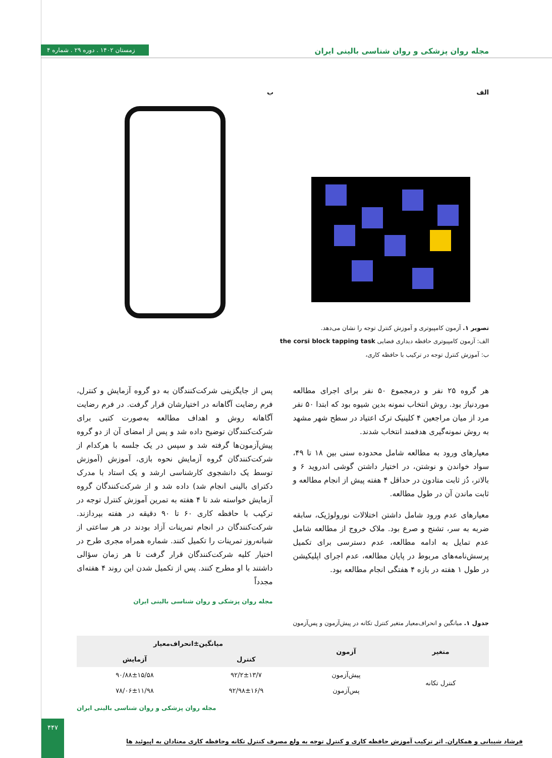زمستان ۱۴۰۲ . دوره ۲۹ . شماره ۴
مجله روان پزشکی و روان شناسی بالینی ایران
الف ب
تصویر ۱. آزمون کامپیوتری و آموزش کنترل توجه را نشان می‌دهد.
الف: آزمون کامپیوتری حافظه دیداری فضایی the corsi block tapping task
ب: آموزش کنترل توجه در ترکیب با حافظه کاری،
هر گروه ۲۵ نفر و درمجموع ۵۰ نفر برای اجرای مطالعه موردنیاز بود. روش انتخاب نمونه بدین شیوه بود که ابتدا ۵۰ نفر مرد از میان مراجعین ۴ کلینیک ترک اعتیاد در سطح شهر مشهد به روش نمونه‌گیری هدفمند انتخاب شدند.
معیارهای ورود به مطالعه شامل محدوده سنی بین ۱۸ تا ۴۹، سواد خواندن و نوشتن، در اختیار داشتن گوشی اندروید ۶ و بالاتر، دُز ثابت متادون در حداقل ۴ هفته پیش از انجام مطالعه و ثابت ماندن آن در طول مطالعه.
معیارهای عدم ورود شامل داشتن اختلالات نورولوژیک، سابقه ضربه به سر، تشنج و صرع بود. ملاک خروج از مطالعه شامل عدم تمایل به ادامه مطالعه، عدم دسترسی برای تکمیل پرسش‌نامه‌های مربوط در پایان مطالعه، عدم اجرای اپلیکیشن در طول ۱ هفته در بازه ۴ هفتگی انجام مطالعه بود.
پس از جایگزینی شرکت‌کنندگان به دو گروه آزمایش و کنترل، فرم رضایت آگاهانه در اختیارشان قرار گرفت. در فرم رضایت آگاهانه روش و اهداف مطالعه به‌صورت کتبی برای شرکت‌کنندگان توضیح داده شد و پس از امضای آن از دو گروه پیش‌آزمون‌ها گرفته شد و سپس در یک جلسه با هرکدام از شرکت‌کنندگان گروه آزمایش نحوه بازی، آموزش (آموزش توسط یک دانشجوی کارشناسی ارشد و یک استاد با مدرک دکترای بالینی انجام شد) داده شد و از شرکت‌کنندگان گروه آزمایش خواسته شد تا ۴ هفته به تمرین آموزش کنترل توجه در ترکیب با حافظه کاری ۶۰ تا ۹۰ دقیقه در هفته بپردازند. شرکت‌کنندگان در انجام تمرینات آزاد بودند در هر ساعتی از شبانه‌روز تمرینات را تکمیل کنند. شماره همراه مجری طرح در اختیار کلیه شرکت‌کنندگان قرار گرفت تا هر زمان سؤالی داشتند با او مطرح کنند. پس از تکمیل شدن این روند ۴ هفته‌ای مجدداً
مجله روان پزشکی و روان شناسی بالینی ایران
جدول ۱. میانگین و انحراف‌معیار متغیر کنترل تکانه در پیش‌آزمون و پس‌آزمون
| متغیر | آزمون | میانگین±انحراف‌معیار | |
| --- | --- | --- | --- |
| | | کنترل | آزمایش |
| کنترل تکانه | پیش‌آزمون | ۹۲/۲±۱۳/۷ | ۹۰/۸۸±۱۵/۵۸ |
| | پس‌آزمون | ۹۲/۹۸±۱۶/۹ | ۷۸/۰۶±۱۱/۹۸ |
مجله روان پزشکی و روان شناسی بالینی ایران
فرشاد شیبانی و همکاران. اثر ترکیب آموزش حافظه کاری و کنترل توجه به ولع مصرف کنترل تکانه وحافظه کاری معتادان به اپیوئید ها
۴۴۷